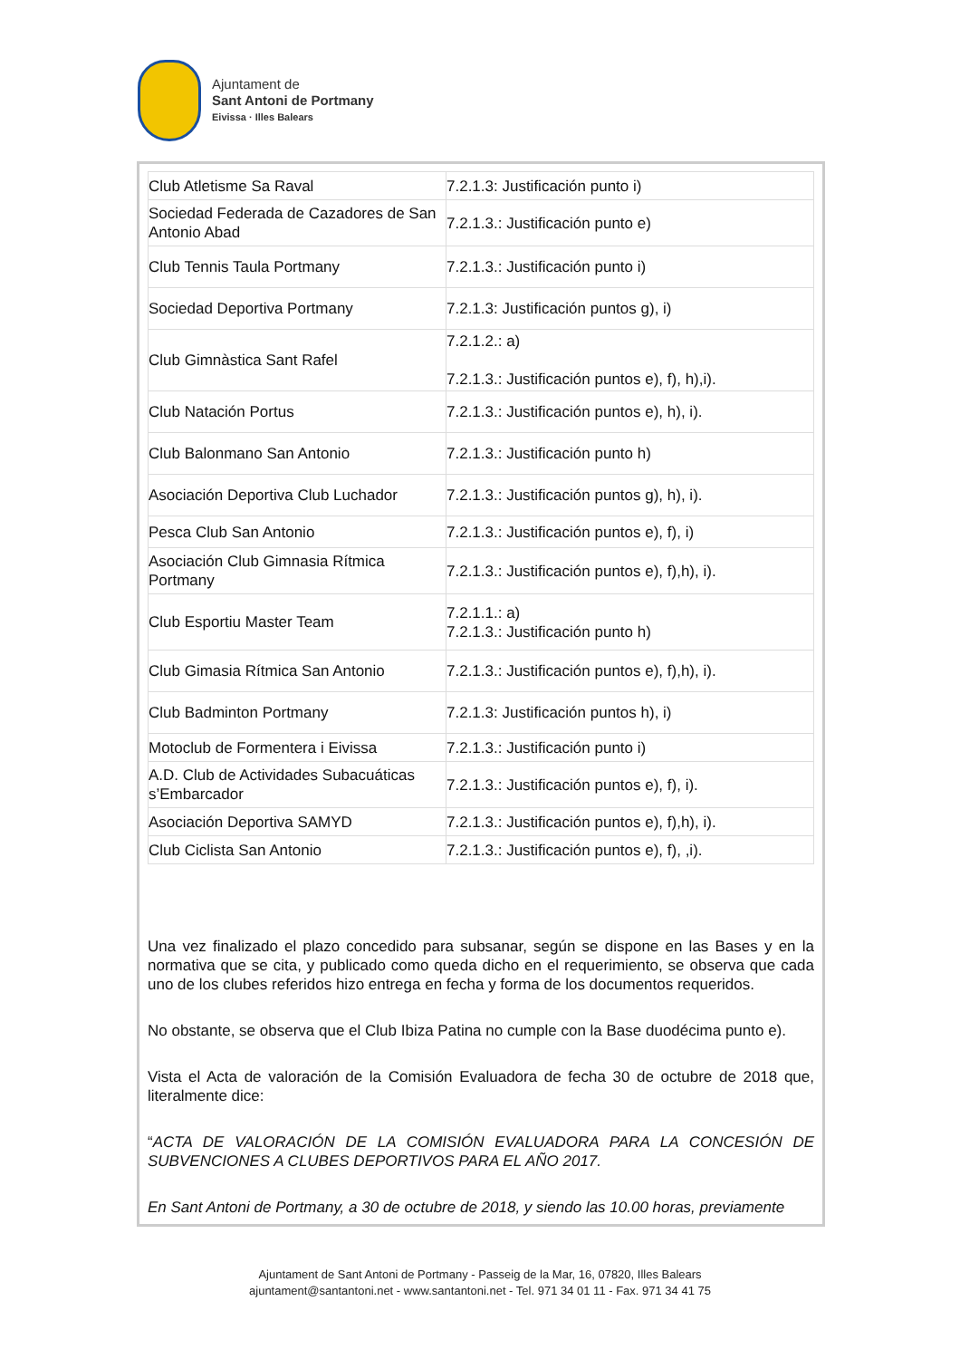Ajuntament de
Sant Antoni de Portmany
Eivissa · Illes Balears
| Club Atletisme Sa Raval | 7.2.1.3: Justificación punto i) |
| Sociedad Federada de Cazadores de San Antonio Abad | 7.2.1.3.: Justificación punto e) |
| Club Tennis Taula Portmany | 7.2.1.3.: Justificación punto i) |
| Sociedad Deportiva Portmany | 7.2.1.3: Justificación puntos g), i) |
| Club Gimnàstica Sant Rafel | 7.2.1.2.: a) 7.2.1.3.: Justificación puntos e), f), h),i). |
| Club Natación Portus | 7.2.1.3.: Justificación puntos e), h), i). |
| Club Balonmano San Antonio | 7.2.1.3.: Justificación punto h) |
| Asociación Deportiva Club Luchador | 7.2.1.3.: Justificación puntos g), h), i). |
| Pesca Club San Antonio | 7.2.1.3.: Justificación puntos e), f), i) |
| Asociación Club Gimnasia Rítmica Portmany | 7.2.1.3.: Justificación puntos e), f),h), i). |
| Club Esportiu Master Team | 7.2.1.1.: a) 7.2.1.3.: Justificación punto h) |
| Club Gimasia Rítmica San Antonio | 7.2.1.3.: Justificación puntos e), f),h), i). |
| Club Badminton Portmany | 7.2.1.3: Justificación puntos h), i) |
| Motoclub de Formentera i Eivissa | 7.2.1.3.: Justificación punto i) |
| A.D. Club de Actividades Subacuáticas s’Embarcador | 7.2.1.3.: Justificación puntos e), f), i). |
| Asociación Deportiva SAMYD | 7.2.1.3.: Justificación puntos e), f),h), i). |
| Club Ciclista San Antonio | 7.2.1.3.: Justificación puntos e), f), ,i). |
Una vez finalizado el plazo concedido para subsanar, según se dispone en las Bases y en la normativa que se cita, y publicado como queda dicho en el requerimiento, se observa que cada uno de los clubes referidos hizo entrega en fecha y forma de los documentos requeridos.
No obstante, se observa que el Club Ibiza Patina no cumple con la Base duodécima punto e).
Vista el Acta de valoración de la Comisión Evaluadora de fecha 30 de octubre de 2018 que, literalmente dice:
“ACTA DE VALORACIÓN DE LA COMISIÓN EVALUADORA PARA LA CONCESIÓN DE SUBVENCIONES A CLUBES DEPORTIVOS PARA EL AÑO 2017.
En Sant Antoni de Portmany, a 30 de octubre de 2018, y siendo las 10.00 horas, previamente
Ajuntament de Sant Antoni de Portmany - Passeig de la Mar, 16, 07820, Illes Balears
ajuntament@santantoni.net - www.santantoni.net - Tel. 971 34 01 11 - Fax. 971 34 41 75